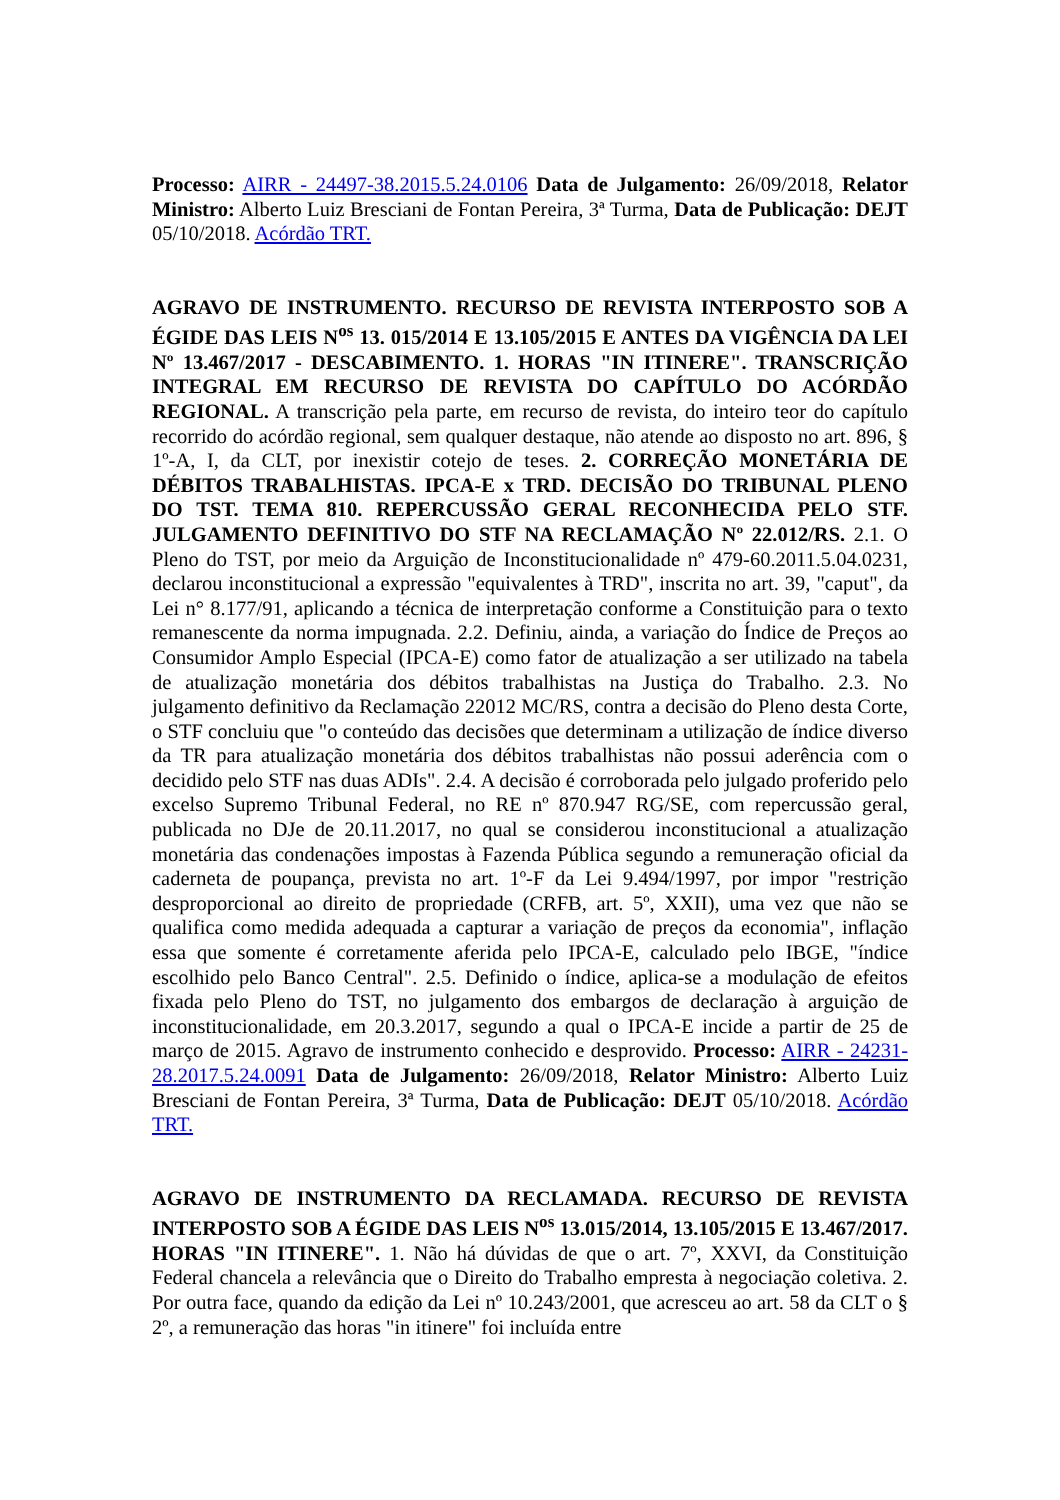Processo: AIRR - 24497-38.2015.5.24.0106 Data de Julgamento: 26/09/2018, Relator Ministro: Alberto Luiz Bresciani de Fontan Pereira, 3ª Turma, Data de Publicação: DEJT 05/10/2018. Acórdão TRT.
AGRAVO DE INSTRUMENTO. RECURSO DE REVISTA INTERPOSTO SOB A ÉGIDE DAS LEIS N<sup>os</sup> 13. 015/2014 E 13.105/2015 E ANTES DA VIGÊNCIA DA LEI Nº 13.467/2017 - DESCABIMENTO. 1. HORAS "IN ITINERE". TRANSCRIÇÃO INTEGRAL EM RECURSO DE REVISTA DO CAPÍTULO DO ACÓRDÃO REGIONAL. A transcrição pela parte, em recurso de revista, do inteiro teor do capítulo recorrido do acórdão regional, sem qualquer destaque, não atende ao disposto no art. 896, § 1º-A, I, da CLT, por inexistir cotejo de teses. 2. CORREÇÃO MONETÁRIA DE DÉBITOS TRABALHISTAS. IPCA-E x TRD. DECISÃO DO TRIBUNAL PLENO DO TST. TEMA 810. REPERCUSSÃO GERAL RECONHECIDA PELO STF. JULGAMENTO DEFINITIVO DO STF NA RECLAMAÇÃO Nº 22.012/RS. 2.1. O Pleno do TST, por meio da Arguição de Inconstitucionalidade nº 479-60.2011.5.04.0231, declarou inconstitucional a expressão "equivalentes à TRD", inscrita no art. 39, "caput", da Lei n° 8.177/91, aplicando a técnica de interpretação conforme a Constituição para o texto remanescente da norma impugnada. 2.2. Definiu, ainda, a variação do Índice de Preços ao Consumidor Amplo Especial (IPCA-E) como fator de atualização a ser utilizado na tabela de atualização monetária dos débitos trabalhistas na Justiça do Trabalho. 2.3. No julgamento definitivo da Reclamação 22012 MC/RS, contra a decisão do Pleno desta Corte, o STF concluiu que "o conteúdo das decisões que determinam a utilização de índice diverso da TR para atualização monetária dos débitos trabalhistas não possui aderência com o decidido pelo STF nas duas ADIs". 2.4. A decisão é corroborada pelo julgado proferido pelo excelso Supremo Tribunal Federal, no RE nº 870.947 RG/SE, com repercussão geral, publicada no DJe de 20.11.2017, no qual se considerou inconstitucional a atualização monetária das condenações impostas à Fazenda Pública segundo a remuneração oficial da caderneta de poupança, prevista no art. 1º-F da Lei 9.494/1997, por impor "restrição desproporcional ao direito de propriedade (CRFB, art. 5º, XXII), uma vez que não se qualifica como medida adequada a capturar a variação de preços da economia", inflação essa que somente é corretamente aferida pelo IPCA-E, calculado pelo IBGE, "índice escolhido pelo Banco Central". 2.5. Definido o índice, aplica-se a modulação de efeitos fixada pelo Pleno do TST, no julgamento dos embargos de declaração à arguição de inconstitucionalidade, em 20.3.2017, segundo a qual o IPCA-E incide a partir de 25 de março de 2015. Agravo de instrumento conhecido e desprovido. Processo: AIRR - 24231-28.2017.5.24.0091 Data de Julgamento: 26/09/2018, Relator Ministro: Alberto Luiz Bresciani de Fontan Pereira, 3ª Turma, Data de Publicação: DEJT 05/10/2018. Acórdão TRT.
AGRAVO DE INSTRUMENTO DA RECLAMADA. RECURSO DE REVISTA INTERPOSTO SOB A ÉGIDE DAS LEIS N<sup>os</sup> 13.015/2014, 13.105/2015 E 13.467/2017. HORAS "IN ITINERE". 1. Não há dúvidas de que o art. 7º, XXVI, da Constituição Federal chancela a relevância que o Direito do Trabalho empresta à negociação coletiva. 2. Por outra face, quando da edição da Lei nº 10.243/2001, que acresceu ao art. 58 da CLT o § 2º, a remuneração das horas "in itinere" foi incluída entre